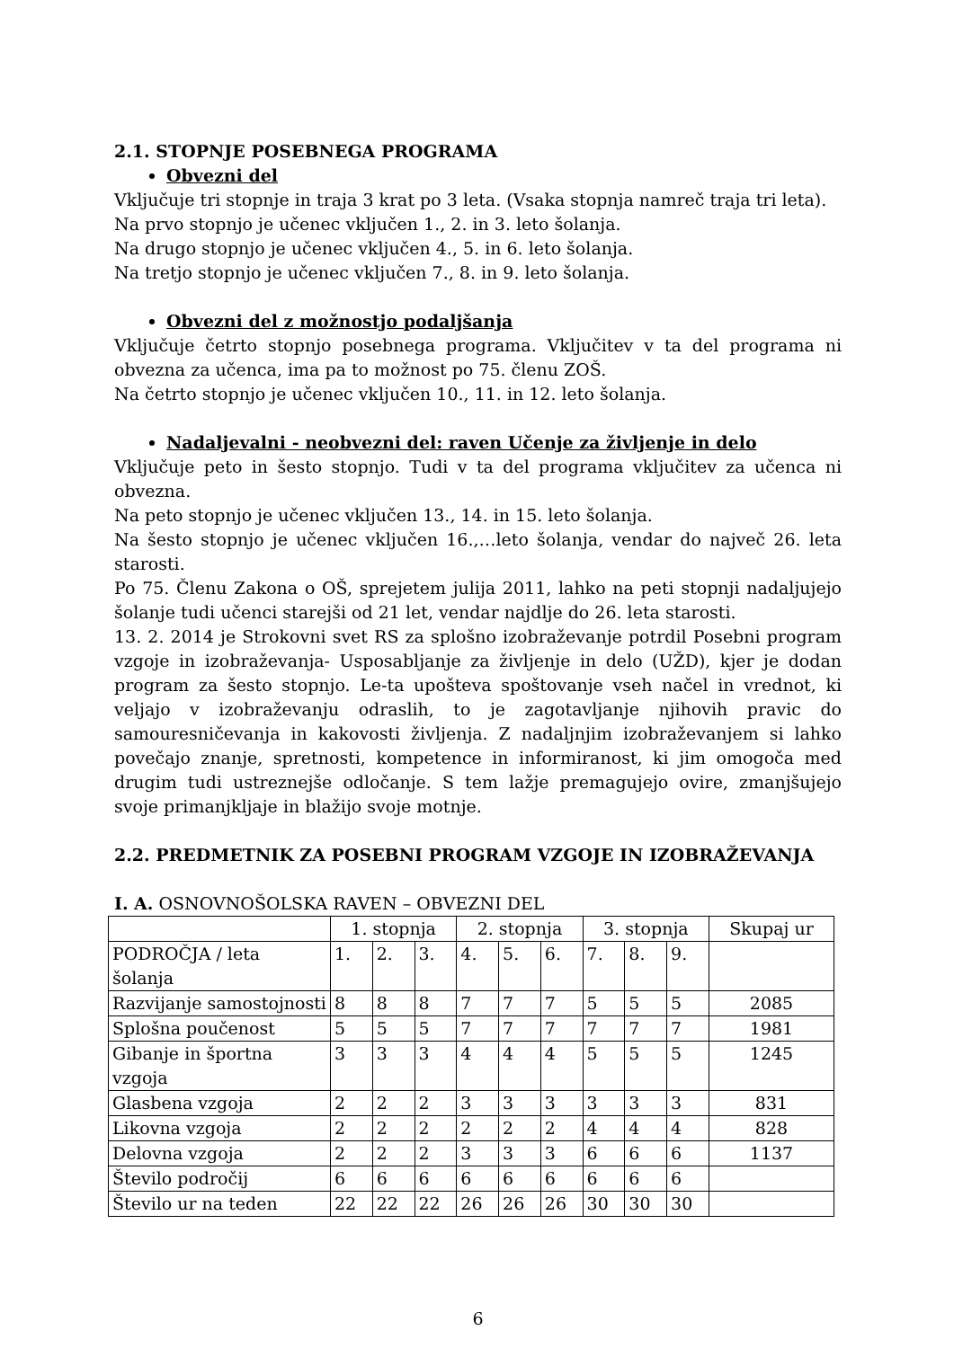2.1. STOPNJE POSEBNEGA PROGRAMA
Obvezni del
Vključuje tri stopnje in traja 3 krat po 3 leta. (Vsaka stopnja namreč traja tri leta).
Na prvo stopnjo je učenec vključen 1., 2. in 3. leto šolanja.
Na drugo stopnjo je učenec vključen 4., 5. in 6. leto šolanja.
Na tretjo stopnjo je učenec vključen 7., 8. in 9. leto šolanja.
Obvezni del z možnostjo podaljšanja
Vključuje četrto stopnjo posebnega programa. Vključitev v ta del programa ni obvezna za učenca, ima pa to možnost po 75. členu ZOŠ.
Na četrto stopnjo je učenec vključen 10., 11. in 12. leto šolanja.
Nadaljevalni - neobvezni del: raven Učenje za življenje in delo
Vključuje peto in šesto stopnjo. Tudi v ta del programa vključitev za učenca ni obvezna.
Na peto stopnjo je učenec vključen 13., 14. in 15. leto šolanja.
Na šesto stopnjo je učenec vključen 16.,…leto šolanja, vendar do največ 26. leta starosti.
Po 75. Členu Zakona o OŠ, sprejetem julija 2011, lahko na peti stopnji nadaljujejo šolanje tudi učenci starejši od 21 let, vendar najdlje do 26. leta starosti.
13. 2. 2014 je Strokovni svet RS za splošno izobraževanje potrdil Posebni program vzgoje in izobraževanja- Usposabljanje za življenje in delo (UŽD), kjer je dodan program za šesto stopnjo. Le-ta upošteva spoštovanje vseh načel in vrednot, ki veljajo v izobraževanju odraslih, to je zagotavljanje njihovih pravic do samouresničevanja in kakovosti življenja. Z nadaljnjim izobraževanjem si lahko povečajo znanje, spretnosti, kompetence in informiranost, ki jim omogoča med drugim tudi ustreznejše odločanje. S tem lažje premagujejo ovire, zmanjšujejo svoje primanjkljaje in blažijo svoje motnje.
2.2. PREDMETNIK ZA POSEBNI PROGRAM VZGOJE IN IZOBRAŽEVANJA
I. A. OSNOVNOŠOLSKA RAVEN – OBVEZNI DEL
| | 1. stopnja | | | 2. stopnja | | | 3. stopnja | | | Skupaj ur |
| PODROČJA / leta šolanja | 1. | 2. | 3. | 4. | 5. | 6. | 7. | 8. | 9. | |
| Razvijanje samostojnosti | 8 | 8 | 8 | 7 | 7 | 7 | 5 | 5 | 5 | 2085 |
| Splošna poučenost | 5 | 5 | 5 | 7 | 7 | 7 | 7 | 7 | 7 | 1981 |
| Gibanje in športna vzgoja | 3 | 3 | 3 | 4 | 4 | 4 | 5 | 5 | 5 | 1245 |
| Glasbena vzgoja | 2 | 2 | 2 | 3 | 3 | 3 | 3 | 3 | 3 | 831 |
| Likovna vzgoja | 2 | 2 | 2 | 2 | 2 | 2 | 4 | 4 | 4 | 828 |
| Delovna vzgoja | 2 | 2 | 2 | 3 | 3 | 3 | 6 | 6 | 6 | 1137 |
| Število področij | 6 | 6 | 6 | 6 | 6 | 6 | 6 | 6 | 6 | |
| Število ur na teden | 22 | 22 | 22 | 26 | 26 | 26 | 30 | 30 | 30 | |
6